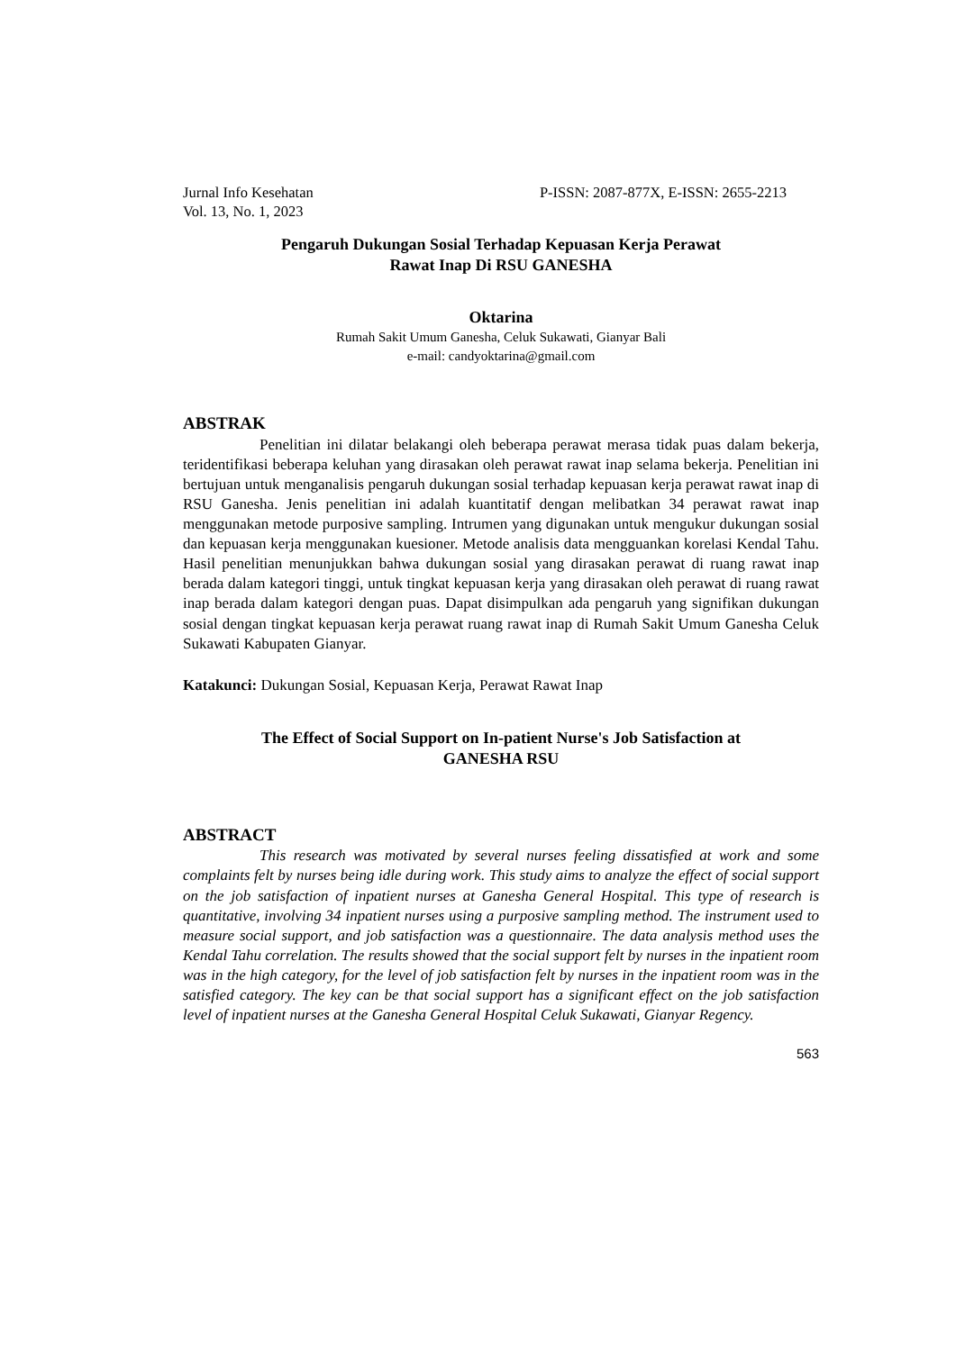Jurnal Info Kesehatan P-ISSN: 2087-877X, E-ISSN: 2655-2213
Vol. 13, No. 1, 2023
Pengaruh Dukungan Sosial Terhadap Kepuasan Kerja Perawat
Rawat Inap Di RSU GANESHA
Oktarina
Rumah Sakit Umum Ganesha, Celuk Sukawati, Gianyar Bali
e-mail: candyoktarina@gmail.com
ABSTRAK
Penelitian ini dilatar belakangi oleh beberapa perawat merasa tidak puas dalam bekerja, teridentifikasi beberapa keluhan yang dirasakan oleh perawat rawat inap selama bekerja. Penelitian ini bertujuan untuk menganalisis pengaruh dukungan sosial terhadap kepuasan kerja perawat rawat inap di RSU Ganesha. Jenis penelitian ini adalah kuantitatif dengan melibatkan 34 perawat rawat inap menggunakan metode purposive sampling. Intrumen yang digunakan untuk mengukur dukungan sosial dan kepuasan kerja menggunakan kuesioner. Metode analisis data mengguankan korelasi Kendal Tahu. Hasil penelitian menunjukkan bahwa dukungan sosial yang dirasakan perawat di ruang rawat inap berada dalam kategori tinggi, untuk tingkat kepuasan kerja yang dirasakan oleh perawat di ruang rawat inap berada dalam kategori dengan puas. Dapat disimpulkan ada pengaruh yang signifikan dukungan sosial dengan tingkat kepuasan kerja perawat ruang rawat inap di Rumah Sakit Umum Ganesha Celuk Sukawati Kabupaten Gianyar.
Katakunci: Dukungan Sosial, Kepuasan Kerja, Perawat Rawat Inap
The Effect of Social Support on In-patient Nurse's Job Satisfaction at
GANESHA RSU
ABSTRACT
This research was motivated by several nurses feeling dissatisfied at work and some complaints felt by nurses being idle during work. This study aims to analyze the effect of social support on the job satisfaction of inpatient nurses at Ganesha General Hospital. This type of research is quantitative, involving 34 inpatient nurses using a purposive sampling method. The instrument used to measure social support, and job satisfaction was a questionnaire. The data analysis method uses the Kendal Tahu correlation. The results showed that the social support felt by nurses in the inpatient room was in the high category, for the level of job satisfaction felt by nurses in the inpatient room was in the satisfied category. The key can be that social support has a significant effect on the job satisfaction level of inpatient nurses at the Ganesha General Hospital Celuk Sukawati, Gianyar Regency.
563